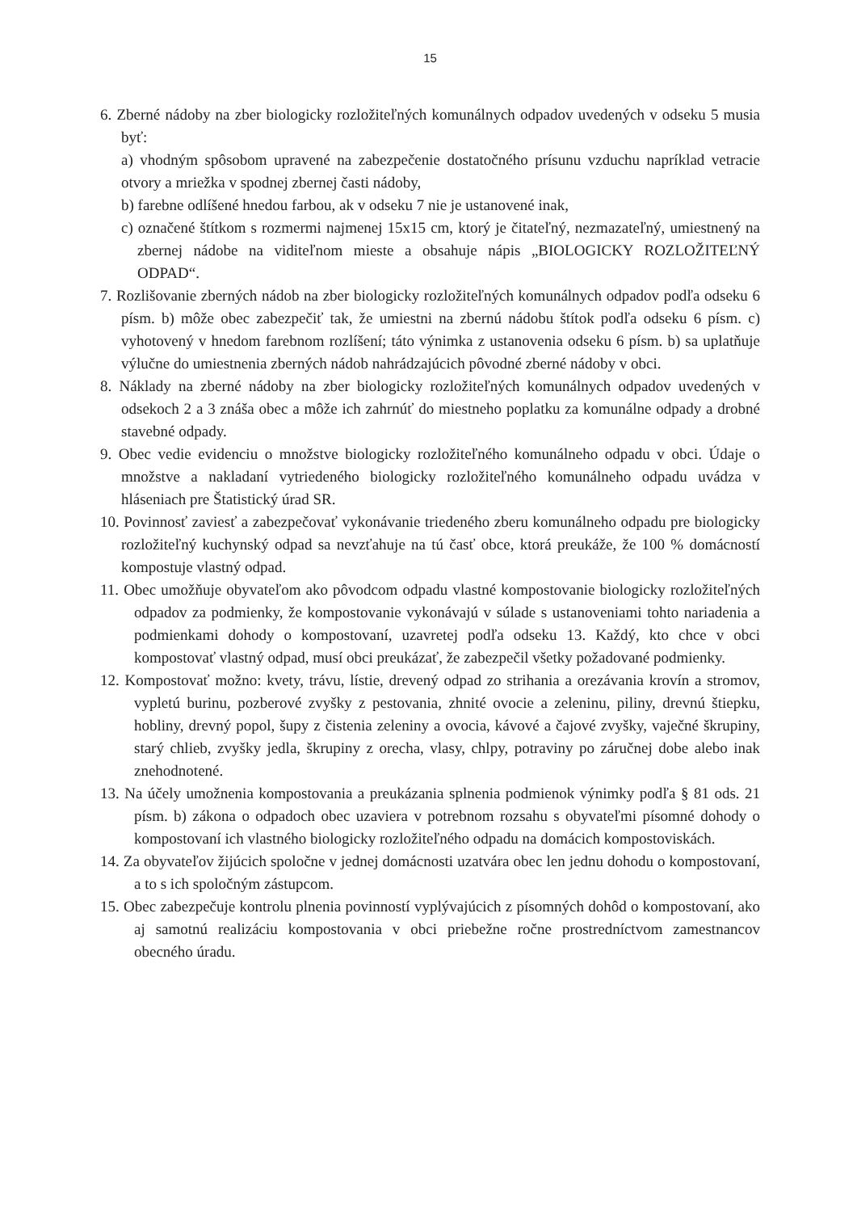15
6. Zberné nádoby na zber biologicky rozložiteľných komunálnych odpadov uvedených v odseku 5 musia byť:
a) vhodným spôsobom upravené na zabezpečenie dostatočného prísunu vzduchu napríklad vetracie otvory a mriežka v spodnej zbernej časti nádoby,
b) farebne odlíšené hnedou farbou, ak v odseku 7 nie je ustanovené inak,
c) označené štítkom s rozmermi najmenej 15x15 cm, ktorý je čitateľný, nezmazateľný, umiestnený na zbernej nádobe na viditeľnom mieste a obsahuje nápis „BIOLOGICKY ROZLOŽITEĽNÝ ODPAD“.
7. Rozlišovanie zberných nádob na zber biologicky rozložiteľných komunálnych odpadov podľa odseku 6 písm. b) môže obec zabezpečiť tak, že umiestni na zbernú nádobu štítok podľa odseku 6 písm. c) vyhotovený v hnedom farebnom rozlíšení; táto výnimka z ustanovenia odseku 6 písm. b) sa uplatňuje výlučne do umiestnenia zberných nádob nahrádzajúcich pôvodné zberné nádoby v obci.
8. Náklady na zberné nádoby na zber biologicky rozložiteľných komunálnych odpadov uvedených v odsekoch 2 a 3 znáša obec a môže ich zahrnúť do miestneho poplatku za komunálne odpady a drobné stavebné odpady.
9. Obec vedie evidenciu o množstve biologicky rozložiteľného komunálneho odpadu v obci. Údaje o množstve a nakladaní vytriedeného biologicky rozložiteľného komunálneho odpadu uvádza v hláseniach pre Štatistický úrad SR.
10. Povinnosť zaviesť a zabezpečovať vykonávanie triedeného zberu komunálneho odpadu pre biologicky rozložiteľný kuchynský odpad sa nevzťahuje na tú časť obce, ktorá preukáže, že 100 % domácností kompostuje vlastný odpad.
11. Obec umožňuje obyvateľom ako pôvodcom odpadu vlastné kompostovanie biologicky rozložiteľných odpadov za podmienky, že kompostovanie vykonávajú v súlade s ustanoveniami tohto nariadenia a podmienkami dohody o kompostovaní, uzavretej podľa odseku 13. Každý, kto chce v obci kompostovať vlastný odpad, musí obci preukázať, že zabezpečil všetky požadované podmienky.
12. Kompostovať možno: kvety, trávu, lístie, drevený odpad zo strihania a orezávania krovín a stromov, vypletú burinu, pozberové zvyšky z pestovania, zhnité ovocie a zeleninu, piliny, drevnú štiepku, hobliny, drevný popol, šupy z čistenia zeleniny a ovocia, kávové a čajové zvyšky, vaječné škrupiny, starý chlieb, zvyšky jedla, škrupiny z orecha, vlasy, chlpy, potraviny po záručnej dobe alebo inak znehodnotené.
13. Na účely umožnenia kompostovania a preukázania splnenia podmienok výnimky podľa § 81 ods. 21 písm. b) zákona o odpadoch obec uzaviera v potrebnom rozsahu s obyvateľmi písomné dohody o kompostovaní ich vlastného biologicky rozložiteľného odpadu na domácich kompostoviskách.
14. Za obyvateľov žijúcich spoločne v jednej domácnosti uzatvára obec len jednu dohodu o kompostovaní, a to s ich spoločným zástupcom.
15. Obec zabezpečuje kontrolu plnenia povinností vyplývajúcich z písomných dohôd o kompostovaní, ako aj samotnú realizáciu kompostovania v obci priebežne ročne prostredníctvom zamestnancov obecného úradu.